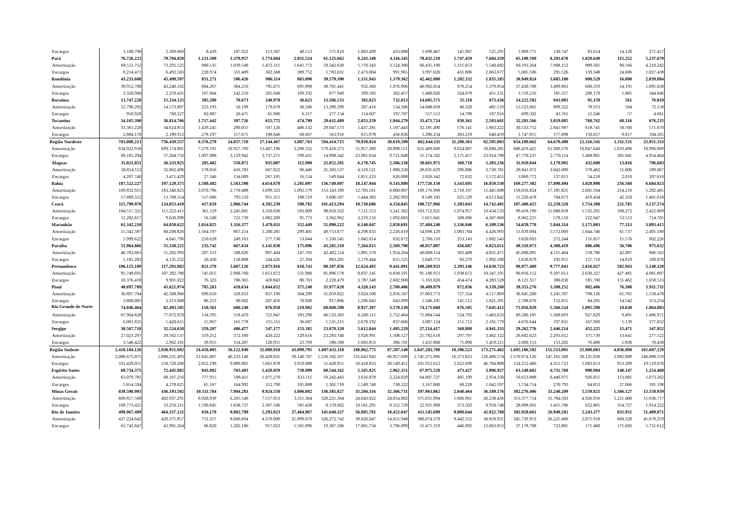| Encargos | 3.108.790 | 2.369.669 | 8.439 | 187.022 | 113.307 | 48.513 | 575.810 | 1.003.499 | 433.080 | 1.698.467 | 145.907 | 525.295 | 1.869.771 | 130.747 | 83.614 | 14.120 | 271.417 |
| Pará | 76.726.223 | 79.784.028 | 1.121.509 | 1.370.957 | 1.774.684 | 2.031.524 | 61.125.662 | 8.243.348 | 4.116.345 | 70.432.210 | 1.747.459 | 7.604.359 | 65.198.769 | 8.203.678 | 1.028.649 | 115.252 | 5.237.679 |
| Amortização | 68.511.752 | 73.291.525 | 900.535 | 1.039.548 | 1.472.315 | 1.641.772 | 59.342.630 | 5.770.343 | 3.124.380 | 66.435.190 | 1.315.653 | 5.540.682 | 60.193.264 | 7.908.152 | 889.301 | 90.566 | 4.210.242 |
| Encargos | 8.214.471 | 6.492.503 | 220.974 | 331.409 | 302.368 | 389.752 | 1.783.031 | 2.473.004 | 991.965 | 3.997.020 | 431.806 | 2.063.677 | 5.005.506 | 295.526 | 139.348 | 24.686 | 1.027.438 |
| Rondônia | 43.233.608 | 45.499.597 | 851.271 | 506.426 | 986.114 | 865.090 | 39.579.390 | 1.331.943 | 1.379.362 | 42.462.080 | 1.202.332 | 1.835.185 | 38.949.924 | 3.685.180 | 808.529 | 16.080 | 2.039.884 |
| Amortização | 39.912.708 | 43.240.162 | 684.267 | 364.216 | 785.075 | 695.898 | 38.701.441 | 932.360 | 1.076.906 | 40.982.054 | 878.254 | 1.379.854 | 37.430.708 | 3.499.863 | 600.359 | 14.195 | 1.695.038 |
| Encargos | 3.320.900 | 2.259.435 | 167.004 | 142.210 | 201.040 | 169.192 | 877.949 | 399.583 | 302.457 | 1.480.026 | 324.078 | 455.331 | 1.519.216 | 185.317 | 208.170 | 1.885 | 344.846 |
| Roraima | 13.747.220 | 15.334.125 | 305.280 | 70.673 | 240.978 | 36.623 | 13.566.533 | 382.023 | 732.013 | 14.605.571 | 55.118 | 673.436 | 14.222.502 | 943.083 | 91.159 | 561 | 76.819 |
| Amortização | 12.796.292 | 14.573.897 | 223.193 | 50.198 | 179.078 | 30.306 | 13.289.399 | 267.416 | 534.306 | 14.048.058 | 40.320 | 485.519 | 13.523.001 | 899.322 | 78.913 | 504 | 72.158 |
| Encargos | 950.928 | 760.227 | 82.087 | 20.475 | 61.900 | 6.317 | 277.134 | 114.607 | 197.707 | 557.513 | 14.798 | 187.916 | 699.502 | 43.761 | 12.246 | 57 | 4.661 |
| Tocantins | 34.165.390 | 36.814.766 | 1.717.442 | 397.726 | 615.772 | 474.799 | 29.611.489 | 2.053.259 | 1.944.279 | 33.471.724 | 839.361 | 2.503.681 | 32.281.566 | 3.019.885 | 768.762 | 68.316 | 676.235 |
| Amortização | 31.361.220 | 34.624.853 | 1.439.245 | 280.055 | 507.126 | 406.132 | 29.047.573 | 1.437.281 | 1.507.443 | 32.185.490 | 576.141 | 1.863.222 | 30.533.752 | 2.841.987 | 618.745 | 58.700 | 571.670 |
| Encargos | 2.804.170 | 2.189.912 | 278.197 | 117.671 | 108.646 | 68.667 | 563.916 | 615.978 | 436.836 | 1.286.234 | 263.219 | 640.459 | 1.747.815 | 177.898 | 150.017 | 9.617 | 104.565 |
| Região Nordeste | 703.088.213 | 756.439.557 | 8.376.279 | 14.057.710 | 17.144.467 | 3.887.763 | 594.414.715 | 79.939.024 | 38.619.599 | 662.644.111 | 11.200.363 | 82.595.083 | 654.189.662 | 64.670.490 | 12.316.541 | 1.311.531 | 23.951.333 |
| Amortização | 634.922.918 | 699.174.801 | 7.279.191 | 10.927.769 | 13.407.196 | 3.288.332 | 579.416.373 | 55.957.389 | 28.898.551 | 631.469.609 | 9.024.907 | 58.680.285 | 606.419.425 | 61.900.376 | 10.847.640 | 1.010.490 | 18.996.869 |
| Encargos | 68.165.294 | 57.264.756 | 1.097.088 | 3.129.942 | 3.737.271 | 599.431 | 14.998.342 | 23.981.634 | 9.721.048 | 31.174.502 | 2.175.457 | 23.914.798 | 47.770.237 | 2.770.114 | 1.468.901 | 301.041 | 4.954.464 |
| Alagoas | 35.021.851 | 36.333.925 | 205.402 | 550.872 | 935.007 | 112.980 | 25.852.581 | 6.170.745 | 2.506.338 | 30.661.971 | 368.718 | 5.303.236 | 31.910.844 | 3.179.902 | 432.680 | 13.816 | 796.683 |
| Amortização | 30.814.112 | 32.862.496 | 178.056 | 416.783 | 667.822 | 96.446 | 25.303.537 | 4.319.521 | 1.880.330 | 28.835.629 | 296.086 | 3.730.781 | 28.841.072 | 3.042.089 | 378.462 | 11.806 | 589.067 |
| Encargos | 4.207.740 | 3.471.429 | 27.346 | 134.089 | 267.185 | 16.534 | 549.044 | 1.851.223 | 626.008 | 1.826.342 | 72.632 | 1.572.455 | 3.069.772 | 137.813 | 54.218 | 2.010 | 207.616 |
| Bahia | 187.522.227 | 197.129.375 | 3.588.482 | 3.563.598 | 4.654.678 | 1.281.097 | 156.749.697 | 18.147.944 | 9.143.880 | 177.726.150 | 3.343.695 | 16.059.530 | 169.277.302 | 17.890.494 | 3.020.998 | 256.560 | 6.684.023 |
| Amortização | 169.832.915 | 183.340.823 | 3.070.796 | 2.770.488 | 3.699.323 | 1.092.579 | 153.143.189 | 12.703.561 | 6.860.887 | 169.176.968 | 2.718.167 | 11.445.688 | 158.056.824 | 17.185.821 | 2.601.564 | 214.210 | 5.282.405 |
| Encargos | 17.689.312 | 13.788.554 | 517.686 | 793.110 | 955.355 | 188.519 | 3.606.507 | 5.444.383 | 2.282.993 | 8.549.183 | 625.529 | 4.613.842 | 11.220.478 | 704.673 | 419.434 | 42.350 | 1.401.618 |
| Ceará | 115.799.978 | 124.853.410 | 417.619 | 2.966.744 | 4.392.239 | 598.782 | 101.413.294 | 10.730.686 | 4.334.045 | 108.727.966 | 1.383.043 | 14.742.401 | 107.480.415 | 12.259.328 | 1.754.308 | 221.785 | 3.137.574 |
| Amortização | 104.517.321 | 115.222.411 | 361.119 | 2.245.005 | 3.310.030 | 503.009 | 98.050.332 | 7.511.553 | 3.241.362 | 103.712.921 | 1.074.957 | 10.434.533 | 99.418.190 | 11.680.818 | 1.532.261 | 168.272 | 2.422.869 |
| Encargos | 11.282.657 | 9.630.999 | 56.500 | 721.739 | 1.082.209 | 95.773 | 3.362.962 | 3.219.133 | 1.092.683 | 5.015.045 | 308.086 | 4.307.868 | 8.062.225 | 578.510 | 222.047 | 53.513 | 714.705 |
| Maranhão | 61.342.210 | 64.850.622 | 1.814.825 | 1.116.377 | 1.478.011 | 352.449 | 51.090.222 | 6.140.047 | 2.858.691 | 57.404.240 | 1.336.846 | 6.109.536 | 54.659.778 | 5.844.314 | 1.175.803 | 77.313 | 3.093.415 |
| Amortização | 55.342.587 | 60.208.826 | 1.564.197 | 867.214 | 1.200.281 | 299.405 | 49.753.677 | 4.298.033 | 2.226.019 | 54.698.129 | 1.083.704 | 4.426.993 | 51.039.084 | 5.572.069 | 1.044.746 | 61.737 | 2.491.189 |
| Encargos | 5.999.622 | 4.641.796 | 250.628 | 249.163 | 277.730 | 53.044 | 1.336.545 | 1.842.014 | 632.672 | 2.706.110 | 253.143 | 1.682.543 | 3.620.693 | 272.244 | 131.057 | 15.576 | 602.226 |
| Paraíba | 51.964.866 | 55.338.225 | 233.742 | 667.634 | 1.141.830 | 175.096 | 43.285.319 | 7.264.815 | 2.569.790 | 48.057.887 | 456.687 | 6.823.651 | 49.310.973 | 4.308.419 | 686.496 | 56.706 | 975.632 |
| Amortização | 46.783.663 | 51.202.993 | 207.313 | 508.826 | 897.404 | 147.703 | 42.402.114 | 5.085.370 | 1.954.264 | 46.008.114 | 363.408 | 4.831.471 | 45.680.095 | 4.115.464 | 558.786 | 42.087 | 806.562 |
| Encargos | 5.181.203 | 4.135.232 | 26.430 | 158.808 | 244.426 | 27.394 | 883.205 | 2.179.444 | 615.525 | 2.049.773 | 93.279 | 1.992.180 | 3.630.879 | 192.955 | 127.710 | 14.619 | 169.070 |
| Pernambuco | 106.125.109 | 117.293.802 | 821.378 | 3.607.126 | 2.073.916 | 618.743 | 88.107.056 | 12.624.492 | 9.441.091 | 100.269.933 | 2.393.146 | 14.630.723 | 98.977.469 | 9.777.043 | 2.816.027 | 582.943 | 5.140.320 |
| Amortização | 95.748.691 | 107.392.780 | 745.055 | 2.900.760 | 1.653.072 | 531.980 | 85.886.578 | 8.837.145 | 6.838.191 | 95.106.913 | 1.938.672 | 10.347.195 | 90.856.152 | 9.397.013 | 2.630.327 | 427.481 | 4.081.807 |
| Encargos | 10.376.418 | 9.901.022 | 76.323 | 706.365 | 420.843 | 86.763 | 2.220.479 | 3.787.348 | 2.602.900 | 5.163.020 | 454.474 | 4.283.528 | 8.121.317 | 380.030 | 185.700 | 155.462 | 1.058.513 |
| Piauí | 40.697.789 | 45.621.974 | 785.263 | 418.634 | 1.044.652 | 375.248 | 35.977.628 | 4.320.143 | 2.700.406 | 38.409.879 | 872.836 | 6.339.260 | 39.353.276 | 3.398.252 | 882.406 | 76.308 | 1.911.731 |
| Amortização | 36.897.704 | 42.308.966 | 699.010 | 328.033 | 837.196 | 304.299 | 35.059.822 | 3.024.100 | 2.056.507 | 37.063.773 | 727.324 | 4.517.869 | 36.645.200 | 3.245.397 | 798.126 | 61.765 | 1.558.478 |
| Encargos | 3.800.085 | 3.313.008 | 86.253 | 90.602 | 207.456 | 70.949 | 917.806 | 1.296.043 | 643.899 | 1.346.105 | 145.512 | 1.821.391 | 2.708.076 | 152.855 | 84.281 | 14.542 | 353.254 |
| Rio Grande do Norte | 74.046.464 | 82.493.585 | 150.361 | 680.248 | 876.958 | 219.982 | 68.068.598 | 8.927.307 | 3.570.130 | 74.171.668 | 676.505 | 7.645.412 | 73.956.829 | 5.566.524 | 1.095.598 | 10.630 | 1.864.003 |
| Amortização | 67.964.628 | 77.072.970 | 134.395 | 518.470 | 721.847 | 183.296 | 66.533.383 | 6.249.115 | 2.732.464 | 71.084.544 | 524.793 | 5.463.633 | 69.280.185 | 5.368.693 | 927.629 | 9.491 | 1.486.971 |
| Encargos | 6.081.835 | 5.420.615 | 15.967 | 161.778 | 155.111 | 36.687 | 1.535.215 | 2.678.192 | 837.666 | 3.087.124 | 151.712 | 2.181.779 | 4.676.644 | 197.831 | 167.969 | 1.139 | 377.032 |
| Sergipe | 30.567.718 | 32.524.638 | 359.207 | 486.477 | 547.177 | 153.385 | 23.870.320 | 5.612.844 | 1.495.229 | 27.214.417 | 368.888 | 4.941.333 | 29.262.776 | 2.446.214 | 452.225 | 15.471 | 347.952 |
| Amortização | 27.021.297 | 29.562.537 | 319.252 | 372.189 | 420.222 | 129.616 | 23.283.740 | 3.928.991 | 1.108.527 | 25.782.618 | 297.797 | 3.482.122 | 26.602.623 | 2.293.012 | 375.739 | 13.641 | 277.522 |
| Encargos | 3.546.422 | 2.962.101 | 39.955 | 114.287 | 126.955 | 23.769 | 586.580 | 1.683.853 | 386.701 | 1.431.800 | 71.090 | 1.459.211 | 2.660.153 | 153.202 | 76.486 | 1.830 | 70.430 |
| Região Sudeste | 2.418.104.126 | 2.038.951.692 | 24.458.005 | 56.122.949 | 32.089.910 | 43.099.795 | 1.607.611.118 | 188.062.775 | 87.507.140 | 1.847.283.708 | 18.396.523 | 173.271.462 | 1.695.186.592 | 151.513.091 | 21.808.683 | 4.836.098 | 165.607.229 |
| Amortização | 2.086.675.075 | 1.888.231.493 | 21.645.807 | 46.233.148 | 26.428.031 | 39.140.707 | 1.556.182.167 | 131.643.943 | 66.957.689 | 1.745.371.096 | 16.373.823 | 126.486.574 | 1.570.974.126 | 147.161.368 | 20.125.030 | 3.882.809 | 146.088.159 |
| Encargos | 331.429.051 | 150.720.200 | 2.812.198 | 9.889.801 | 5.661.878 | 3.959.088 | 51.428.951 | 56.418.833 | 20.549.451 | 101.912.612 | 2.022.699 | 46.784.888 | 124.212.466 | 4.351.723 | 1.683.653 | 953.289 | 19.519.070 |
| Espírito Santo | 68.734.375 | 72.445.882 | 843.082 | 763.403 | 1.428.059 | 738.999 | 60.544.162 | 5.165.825 | 2.962.351 | 67.975.528 | 473.427 | 3.996.927 | 63.348.602 | 6.711.768 | 990.904 | 140.147 | 1.254.460 |
| Amortização | 63.079.781 | 68.167.256 | 777.915 | 598.411 | 1.075.270 | 633.111 | 59.242.443 | 3.616.078 | 2.224.029 | 64.807.727 | 405.199 | 2.954.330 | 59.613.888 | 6.440.975 | 926.051 | 113.081 | 1.073.262 |
| Encargos | 5.654.594 | 4.278.625 | 65.167 | 164.992 | 352.790 | 105.888 | 1.301.718 | 1.549.748 | 738.322 | 3.167.800 | 68.228 | 1.042.597 | 3.734.714 | 270.793 | 64.853 | 27.066 | 181.198 |
| Minas Gerais | 839.590.993 | 436.193.502 | 10.511.784 | 7.904.283 | 9.924.558 | 3.896.802 | 336.385.027 | 35.204.316 | 32.366.731 | 397.963.862 | 2.040.464 | 36.189.176 | 382.276.406 | 33.240.209 | 5.559.821 | 1.566.127 | 13.550.939 |
| Amortização | 669.817.568 | 402.937.291 | 8.920.939 | 6.265.546 | 7.557.053 | 3.311.364 | 328.225.364 | 24.643.022 | 24.014.002 | 375.031.894 | 1.666.961 | 26.238.436 | 353.377.714 | 31.784.503 | 4.926.956 | 1.211.400 | 11.636.717 |
| Encargos | 169.773.425 | 33.256.211 | 1.590.845 | 1.638.737 | 2.367.506 | 585.438 | 8.159.662 | 10.561.295 | 8.352.729 | 22.931.968 | 373.503 | 9.950.740 | 28.898.691 | 1.455.706 | 632.865 | 354.727 | 1.914.222 |
| Rio de Janeiro | 498.967.489 | 464.357.121 | 818.178 | 9.802.799 | 5.293.023 | 27.464.967 | 345.640.327 | 56.885.781 | 18.452.047 | 411.545.689 | 9.888.644 | 42.922.788 | 382.918.661 | 26.949.282 | 2.243.377 | 835.931 | 51.409.871 |
| Amortização | 437.224.642 | 420.375.857 | 751.357 | 8.600.694 | 4.376.000 | 25.899.070 | 326.272.742 | 39.820.047 | 14.655.948 | 380.074.370 | 9.442.552 | 30.858.935 | 345.739.953 | 26.225.400 | 2.071.918 | 660.328 | 45.678.259 |
| Encargos | 61.742.847 | 43.981.264 | 66.820 | 1.202.106 | 917.023 | 1.565.896 | 19.367.586 | 17.065.734 | 3.796.099 | 31.471.319 | 446.092 | 12.063.853 | 37.178.708 | 723.881 | 171.460 | 175.603 | 5.731.612 |